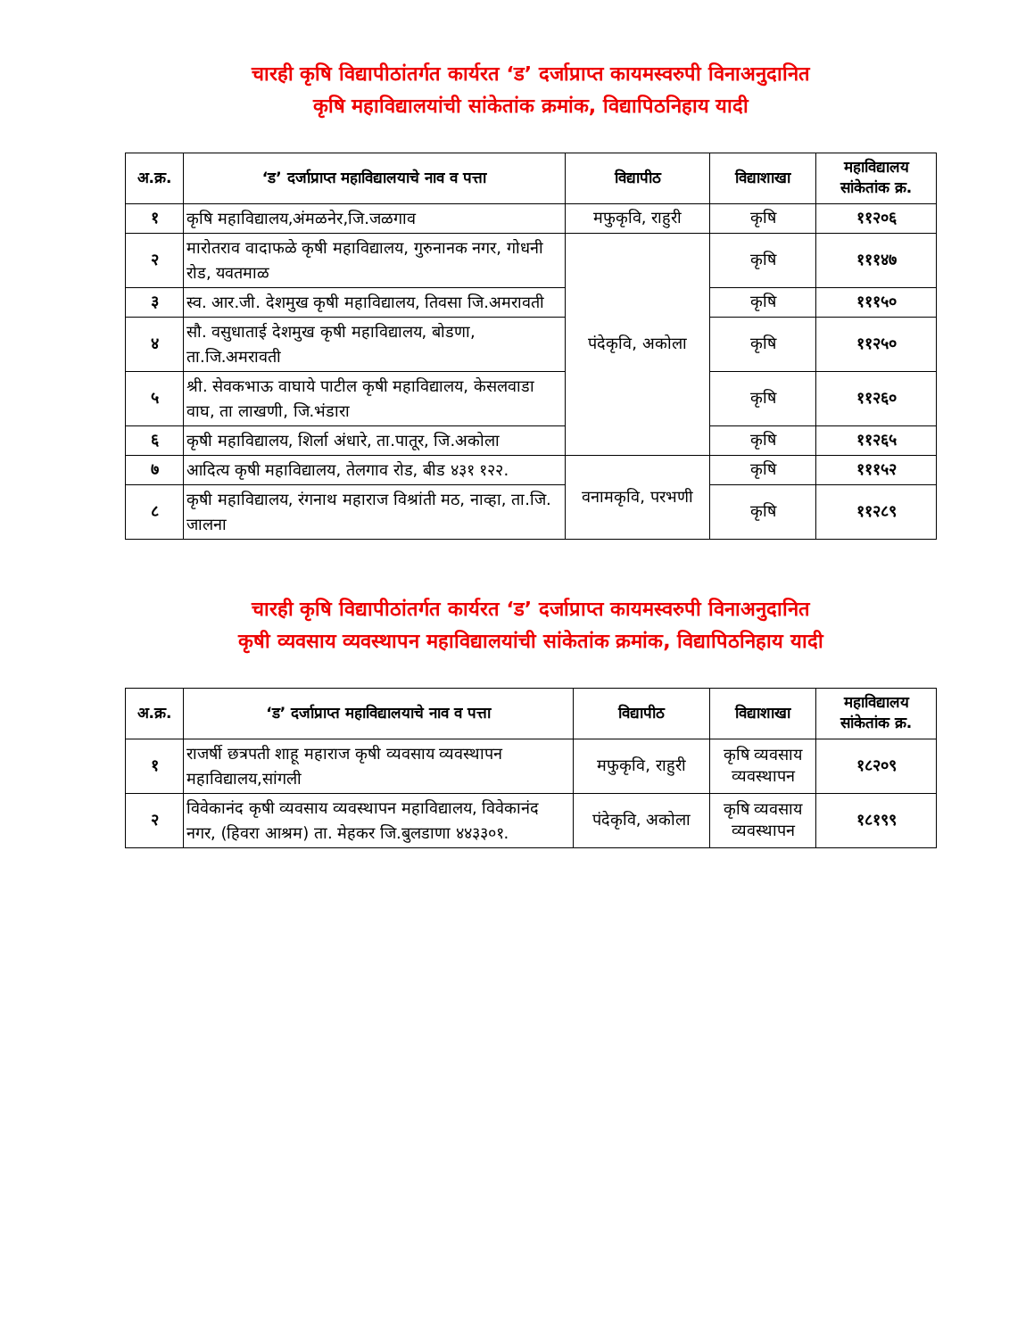चारही कृषि विद्यापीठांतर्गत कार्यरत ‘ड’ दर्जाप्राप्त कायमस्वरुपी विनाअनुदानित
कृषि महाविद्यालयांची सांकेतांक क्रमांक, विद्यापिठनिहाय यादी
| अ.क्र. | ‘ड’ दर्जाप्राप्त महाविद्यालयाचे नाव व पत्ता | विद्यापीठ | विद्याशाखा | महाविद्यालय सांकेतांक क्र. |
| --- | --- | --- | --- | --- |
| १ | कृषि महाविद्यालय,अंमळनेर,जि.जळगाव | मफुकृवि, राहुरी | कृषि | ११२०६ |
| २ | मारोतराव वादाफळे कृषी महाविद्यालय, गुरुनानक नगर, गोधनी रोड, यवतमाळ | पंदेकृवि, अकोला | कृषि | १११४७ |
| ३ | स्व. आर.जी. देशमुख कृषी महाविद्यालय, तिवसा जि.अमरावती | | कृषि | १११५० |
| ४ | सौ. वसुधाताई देशमुख कृषी महाविद्यालय, बोडणा, ता.जि.अमरावती | | कृषि | ११२५० |
| ५ | श्री. सेवकभाऊ वाघाये पाटील कृषी महाविद्यालय, केसलवाडा वाघ, ता लाखणी, जि.भंडारा | | कृषि | ११२६० |
| ६ | कृषी महाविद्यालय, शिर्ला अंधारे, ता.पातूर, जि.अकोला | | कृषि | ११२६५ |
| ७ | आदित्य कृषी महाविद्यालय, तेलगाव रोड, बीड ४३१ १२२. | वनामकृवि, परभणी | कृषि | १११५२ |
| ८ | कृषी महाविद्यालय, रंगनाथ महाराज विश्रांती मठ, नाव्हा, ता.जि. जालना | | कृषि | ११२८९ |
चारही कृषि विद्यापीठांतर्गत कार्यरत ‘ड’ दर्जाप्राप्त कायमस्वरुपी विनाअनुदानित
कृषी व्यवसाय व्यवस्थापन महाविद्यालयांची सांकेतांक क्रमांक, विद्यापिठनिहाय यादी
| अ.क्र. | ‘ड’ दर्जाप्राप्त महाविद्यालयाचे नाव व पत्ता | विद्यापीठ | विद्याशाखा | महाविद्यालय सांकेतांक क्र. |
| --- | --- | --- | --- | --- |
| १ | राजर्षी छत्रपती शाहू महाराज कृषी व्यवसाय व्यवस्थापन महाविद्यालय,सांगली | मफुकृवि, राहुरी | कृषि व्यवसाय व्यवस्थापन | १८२०९ |
| २ | विवेकानंद कृषी व्यवसाय व्यवस्थापन महाविद्यालय, विवेकानंद नगर, (हिवरा आश्रम) ता. मेहकर जि.बुलडाणा ४४३३०१. | पंदेकृवि, अकोला | कृषि व्यवसाय व्यवस्थापन | १८१९९ |